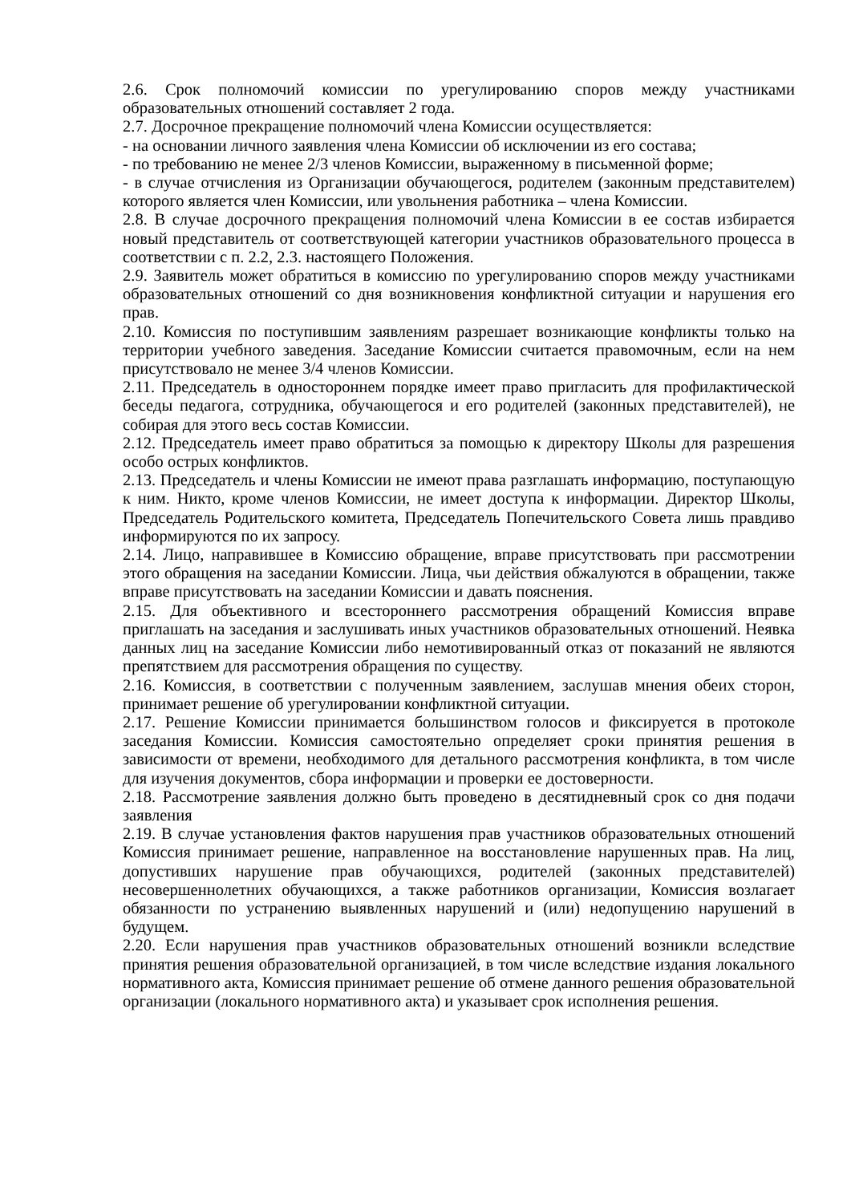2.6. Срок полномочий комиссии по урегулированию споров между участниками образовательных отношений составляет 2 года.
2.7. Досрочное прекращение полномочий члена Комиссии осуществляется:
- на основании личного заявления члена Комиссии об исключении из его состава;
- по требованию не менее 2/3 членов Комиссии, выраженному в письменной форме;
- в случае отчисления из Организации обучающегося, родителем (законным представителем) которого является член Комиссии, или увольнения работника – члена Комиссии.
2.8. В случае досрочного прекращения полномочий члена Комиссии в ее состав избирается новый представитель от соответствующей категории участников образовательного процесса в соответствии с п. 2.2, 2.3. настоящего Положения.
2.9. Заявитель может обратиться в комиссию по урегулированию споров между участниками образовательных отношений со дня возникновения конфликтной ситуации и нарушения его прав.
2.10. Комиссия по поступившим заявлениям разрешает возникающие конфликты только на территории учебного заведения. Заседание Комиссии считается правомочным, если на нем присутствовало не менее 3/4 членов Комиссии.
2.11. Председатель в одностороннем порядке имеет право пригласить для профилактической беседы педагога, сотрудника, обучающегося и его родителей (законных представителей), не собирая для этого весь состав Комиссии.
2.12. Председатель имеет право обратиться за помощью к директору Школы для разрешения особо острых конфликтов.
2.13. Председатель и члены Комиссии не имеют права разглашать информацию, поступающую к ним. Никто, кроме членов Комиссии, не имеет доступа к информации. Директор Школы, Председатель Родительского комитета, Председатель Попечительского Совета лишь правдиво информируются по их запросу.
2.14. Лицо, направившее в Комиссию обращение, вправе присутствовать при рассмотрении этого обращения на заседании Комиссии. Лица, чьи действия обжалуются в обращении, также вправе присутствовать на заседании Комиссии и давать пояснения.
2.15. Для объективного и всестороннего рассмотрения обращений Комиссия вправе приглашать на заседания и заслушивать иных участников образовательных отношений. Неявка данных лиц на заседание Комиссии либо немотивированный отказ от показаний не являются препятствием для рассмотрения обращения по существу.
2.16. Комиссия, в соответствии с полученным заявлением, заслушав мнения обеих сторон, принимает решение об урегулировании конфликтной ситуации.
2.17. Решение Комиссии принимается большинством голосов и фиксируется в протоколе заседания Комиссии. Комиссия самостоятельно определяет сроки принятия решения в зависимости от времени, необходимого для детального рассмотрения конфликта, в том числе для изучения документов, сбора информации и проверки ее достоверности.
2.18. Рассмотрение заявления должно быть проведено в десятидневный срок со дня подачи заявления
2.19. В случае установления фактов нарушения прав участников образовательных отношений Комиссия принимает решение, направленное на восстановление нарушенных прав. На лиц, допустивших нарушение прав обучающихся, родителей (законных представителей) несовершеннолетних обучающихся, а также работников организации, Комиссия возлагает обязанности по устранению выявленных нарушений и (или) недопущению нарушений в будущем.
2.20. Если нарушения прав участников образовательных отношений возникли вследствие принятия решения образовательной организацией, в том числе вследствие издания локального нормативного акта, Комиссия принимает решение об отмене данного решения образовательной организации (локального нормативного акта) и указывает срок исполнения решения.